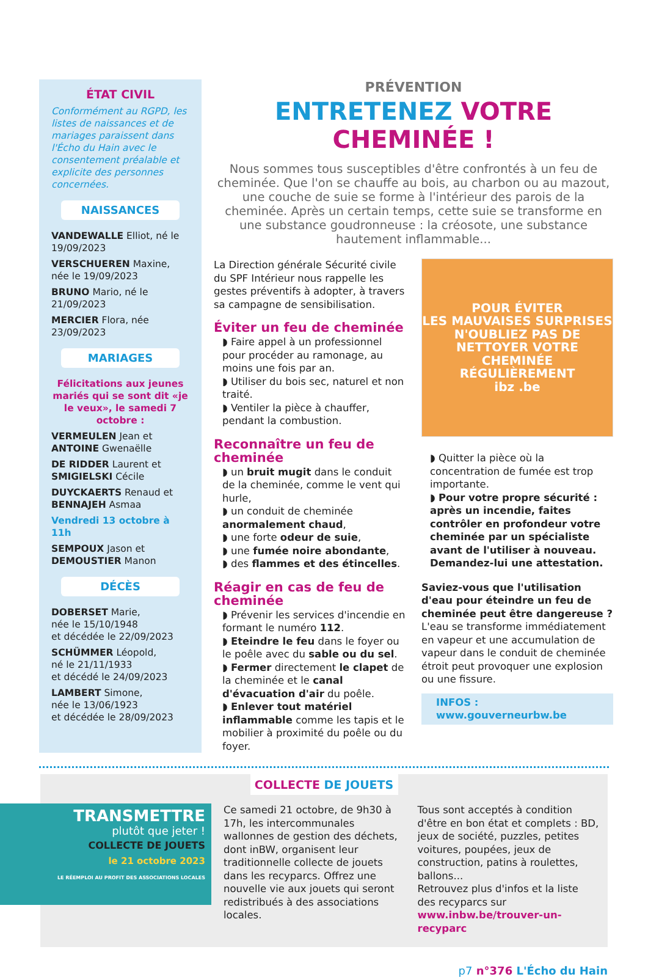ÉTAT CIVIL
Conformément au RGPD, les listes de naissances et de mariages paraissent dans l'Écho du Hain avec le consentement préalable et explicite des personnes concernées.
NAISSANCES
VANDEWALLE Elliot, né le 19/09/2023
VERSCHUEREN Maxine, née le 19/09/2023
BRUNO Mario, né le 21/09/2023
MERCIER Flora, née 23/09/2023
MARIAGES
Félicitations aux jeunes mariés qui se sont dit «je le veux», le samedi 7 octobre :
VERMEULEN Jean et ANTOINE Gwenaëlle
DE RIDDER Laurent et SMIGIELSKI Cécile
DUYCKAERTS Renaud et BENNAJEH Asmaa
Vendredi 13 octobre à 11h
SEMPOUX Jason et DEMOUSTIER Manon
DÉCÈS
DOBERSET Marie,
née le 15/10/1948
et décédée le 22/09/2023
SCHÜMMER Léopold,
né le 21/11/1933
et décédé le 24/09/2023
LAMBERT Simone,
née le 13/06/1923
et décédée le 28/09/2023
PRÉVENTION
ENTRETENEZ VOTRE CHEMINÉE !
Nous sommes tous susceptibles d'être confrontés à un feu de cheminée. Que l'on se chauffe au bois, au charbon ou au mazout, une couche de suie se forme à l'intérieur des parois de la cheminée. Après un certain temps, cette suie se transforme en une substance goudronneuse : la créosote, une substance hautement inflammable...
La Direction générale Sécurité civile du SPF Intérieur nous rappelle les gestes préventifs à adopter, à travers sa campagne de sensibilisation.
Éviter un feu de cheminée
◗ Faire appel à un professionnel pour procéder au ramonage, au moins une fois par an.
◗ Utiliser du bois sec, naturel et non traité.
◗ Ventiler la pièce à chauffer, pendant la combustion.
Reconnaître un feu de cheminée
◗ un bruit mugit dans le conduit de la cheminée, comme le vent qui hurle,
◗ un conduit de cheminée anormalement chaud,
◗ une forte odeur de suie,
◗ une fumée noire abondante,
◗ des flammes et des étincelles.
Réagir en cas de feu de cheminée
◗ Prévenir les services d'incendie en formant le numéro 112.
◗ Eteindre le feu dans le foyer ou le poêle avec du sable ou du sel.
◗ Fermer directement le clapet de la cheminée et le canal d'évacuation d'air du poêle.
◗ Enlever tout matériel inflammable comme les tapis et le mobilier à proximité du poêle ou du foyer.
POUR ÉVITER
LES MAUVAISES SURPRISES
N'OUBLIEZ PAS DE
NETTOYER VOTRE CHEMINÉE
RÉGULIÈREMENT
ibz .be
◗ Quitter la pièce où la concentration de fumée est trop importante.
◗ Pour votre propre sécurité : après un incendie, faites contrôler en profondeur votre cheminée par un spécialiste avant de l'utiliser à nouveau. Demandez-lui une attestation.
Saviez-vous que l'utilisation d'eau pour éteindre un feu de cheminée peut être dangereuse ?
L'eau se transforme immédiatement en vapeur et une accumulation de vapeur dans le conduit de cheminée étroit peut provoquer une explosion ou une fissure.
INFOS :
www.gouverneurbw.be
COLLECTE DE JOUETS
TRANSMETTRE
plutôt que jeter !
COLLECTE DE JOUETS
le 21 octobre 2023
LE RÉEMPLOI AU PROFIT DES ASSOCIATIONS LOCALES
Ce samedi 21 octobre, de 9h30 à 17h, les intercommunales wallonnes de gestion des déchets, dont inBW, organisent leur traditionnelle collecte de jouets dans les recyparcs. Offrez une nouvelle vie aux jouets qui seront redistribués à des associations locales.
Tous sont acceptés à condition d'être en bon état et complets : BD, jeux de société, puzzles, petites voitures, poupées, jeux de construction, patins à roulettes, ballons...
Retrouvez plus d'infos et la liste des recyparcs sur www.inbw.be/trouver-un-recyparc
p7 n°376 L'Écho du Hain